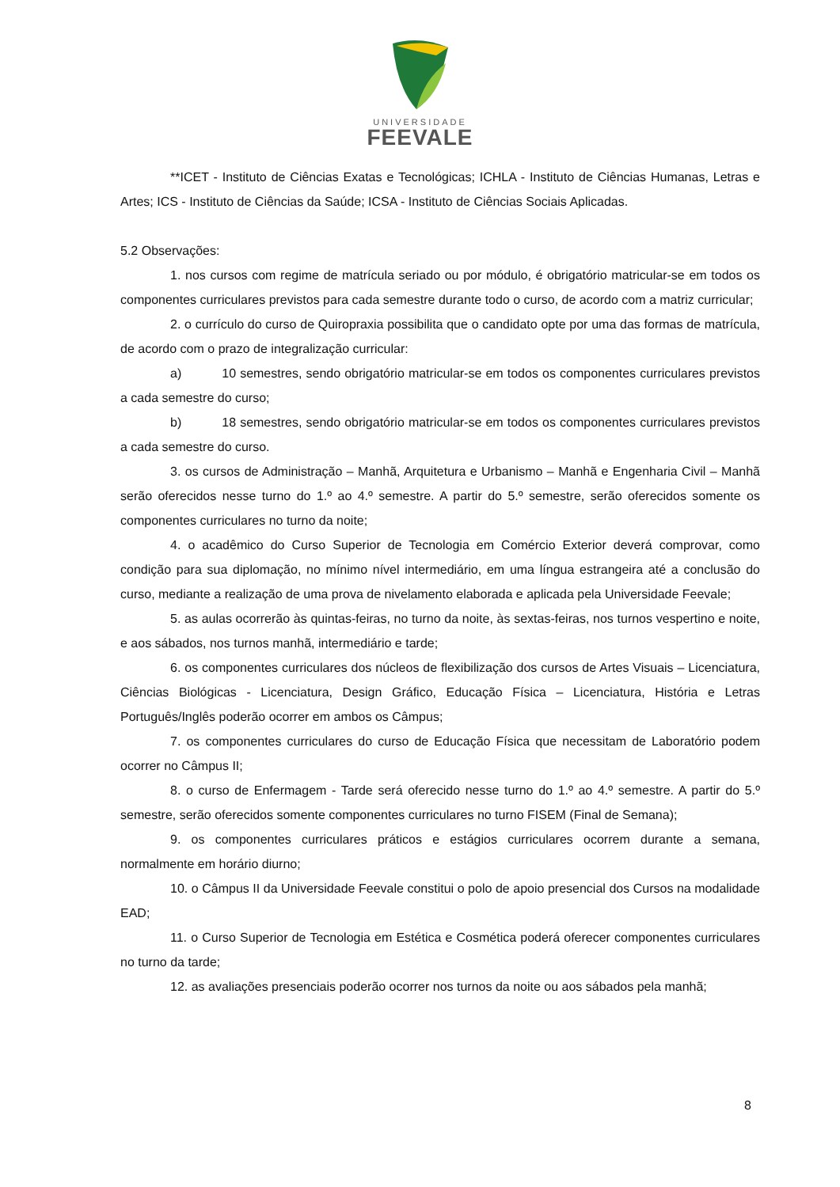UNIVERSIDADE
FEEVALE
**ICET - Instituto de Ciências Exatas e Tecnológicas; ICHLA - Instituto de Ciências Humanas, Letras e Artes; ICS - Instituto de Ciências da Saúde; ICSA - Instituto de Ciências Sociais Aplicadas.
5.2 Observações:
1. nos cursos com regime de matrícula seriado ou por módulo, é obrigatório matricular-se em todos os componentes curriculares previstos para cada semestre durante todo o curso, de acordo com a matriz curricular;
2. o currículo do curso de Quiropraxia possibilita que o candidato opte por uma das formas de matrícula, de acordo com o prazo de integralização curricular:
a) 10 semestres, sendo obrigatório matricular-se em todos os componentes curriculares previstos a cada semestre do curso;
b) 18 semestres, sendo obrigatório matricular-se em todos os componentes curriculares previstos a cada semestre do curso.
3. os cursos de Administração – Manhã, Arquitetura e Urbanismo – Manhã e Engenharia Civil – Manhã serão oferecidos nesse turno do 1.º ao 4.º semestre. A partir do 5.º semestre, serão oferecidos somente os componentes curriculares no turno da noite;
4. o acadêmico do Curso Superior de Tecnologia em Comércio Exterior deverá comprovar, como condição para sua diplomação, no mínimo nível intermediário, em uma língua estrangeira até a conclusão do curso, mediante a realização de uma prova de nivelamento elaborada e aplicada pela Universidade Feevale;
5. as aulas ocorrerão às quintas-feiras, no turno da noite, às sextas-feiras, nos turnos vespertino e noite, e aos sábados, nos turnos manhã, intermediário e tarde;
6. os componentes curriculares dos núcleos de flexibilização dos cursos de Artes Visuais – Licenciatura, Ciências Biológicas - Licenciatura, Design Gráfico, Educação Física – Licenciatura, História e Letras Português/Inglês poderão ocorrer em ambos os Câmpus;
7. os componentes curriculares do curso de Educação Física que necessitam de Laboratório podem ocorrer no Câmpus II;
8. o curso de Enfermagem - Tarde será oferecido nesse turno do 1.º ao 4.º semestre. A partir do 5.º semestre, serão oferecidos somente componentes curriculares no turno FISEM (Final de Semana);
9. os componentes curriculares práticos e estágios curriculares ocorrem durante a semana, normalmente em horário diurno;
10. o Câmpus II da Universidade Feevale constitui o polo de apoio presencial dos Cursos na modalidade EAD;
11. o Curso Superior de Tecnologia em Estética e Cosmética poderá oferecer componentes curriculares no turno da tarde;
12. as avaliações presenciais poderão ocorrer nos turnos da noite ou aos sábados pela manhã;
8